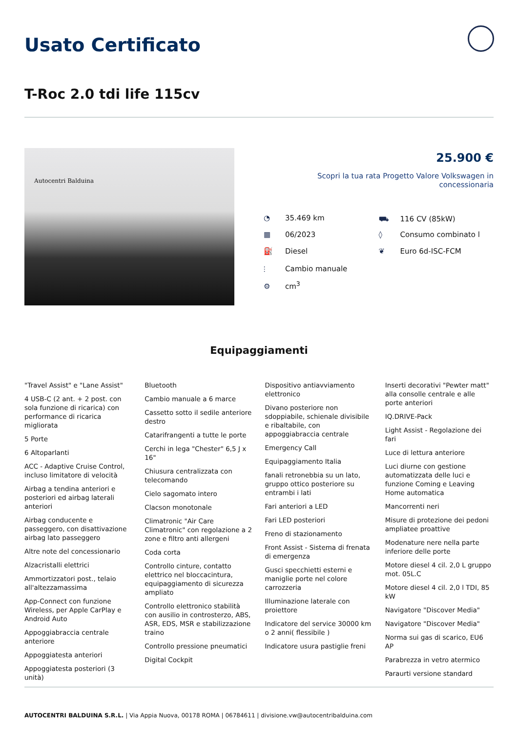Usato Certificato
T-Roc 2.0 tdi life 115cv
Autocentri Balduina
25.900 €
Scopri la tua rata Progetto Valore Volkswagen in concessionaria
◔ 35.469 km
⛟ 116 CV (85kW)
▦ 06/2023
◊ Consumo combinato l
⛽ Diesel
❦ Euro 6d-ISC-FCM
⫶ Cambio manuale
⚙ cm<sup>3</sup>
Equipaggiamenti
"Travel Assist" e "Lane Assist"
4 USB-C (2 ant. + 2 post. con sola funzione di ricarica) con performance di ricarica migliorata
5 Porte
6 Altoparlanti
ACC - Adaptive Cruise Control, incluso limitatore di velocità
Airbag a tendina anteriori e posteriori ed airbag laterali anteriori
Airbag conducente e passeggero, con disattivazione airbag lato passeggero
Altre note del concessionario
Alzacristalli elettrici
Ammortizzatori post., telaio all'altezzamassima
App-Connect con funzione Wireless, per Apple CarPlay e Android Auto
Appoggiabraccia centrale anteriore
Appoggiatesta anteriori
Appoggiatesta posteriori (3 unità)
Bluetooth
Cambio manuale a 6 marce
Cassetto sotto il sedile anteriore destro
Catarifrangenti a tutte le porte
Cerchi in lega "Chester" 6,5 J x 16"
Chiusura centralizzata con telecomando
Cielo sagomato intero
Clacson monotonale
Climatronic "Air Care Climatronic" con regolazione a 2 zone e filtro anti allergeni
Coda corta
Controllo cinture, contatto elettrico nel bloccacintura, equipaggiamento di sicurezza ampliato
Controllo elettronico stabilità con ausilio in controsterzo, ABS, ASR, EDS, MSR e stabilizzazione traino
Controllo pressione pneumatici
Digital Cockpit
Dispositivo antiavviamento elettronico
Divano posteriore non sdoppiabile, schienale divisibile e ribaltabile, con appoggiabraccia centrale
Emergency Call
Equipaggiamento Italia
fanali retronebbia su un lato, gruppo ottico posteriore su entrambi i lati
Fari anteriori a LED
Fari LED posteriori
Freno di stazionamento
Front Assist - Sistema di frenata di emergenza
Gusci specchietti esterni e maniglie porte nel colore carrozzeria
Illuminazione laterale con proiettore
Indicatore del service 30000 km o 2 anni( flessibile )
Indicatore usura pastiglie freni
Inserti decorativi "Pewter matt" alla consolle centrale e alle porte anteriori
IQ.DRIVE-Pack
Light Assist - Regolazione dei fari
Luce di lettura anteriore
Luci diurne con gestione automatizzata delle luci e funzione Coming e Leaving Home automatica
Mancorrenti neri
Misure di protezione dei pedoni ampliatee proattive
Modenature nere nella parte inferiore delle porte
Motore diesel 4 cil. 2,0 L gruppo mot. 05L.C
Motore diesel 4 cil. 2,0 l TDI, 85 kW
Navigatore "Discover Media"
Navigatore "Discover Media"
Norma sui gas di scarico, EU6 AP
Parabrezza in vetro atermico
Paraurti versione standard
AUTOCENTRI BALDUINA S.R.L. | Via Appia Nuova, 00178 ROMA | 06784611 | divisione.vw@autocentribalduina.com